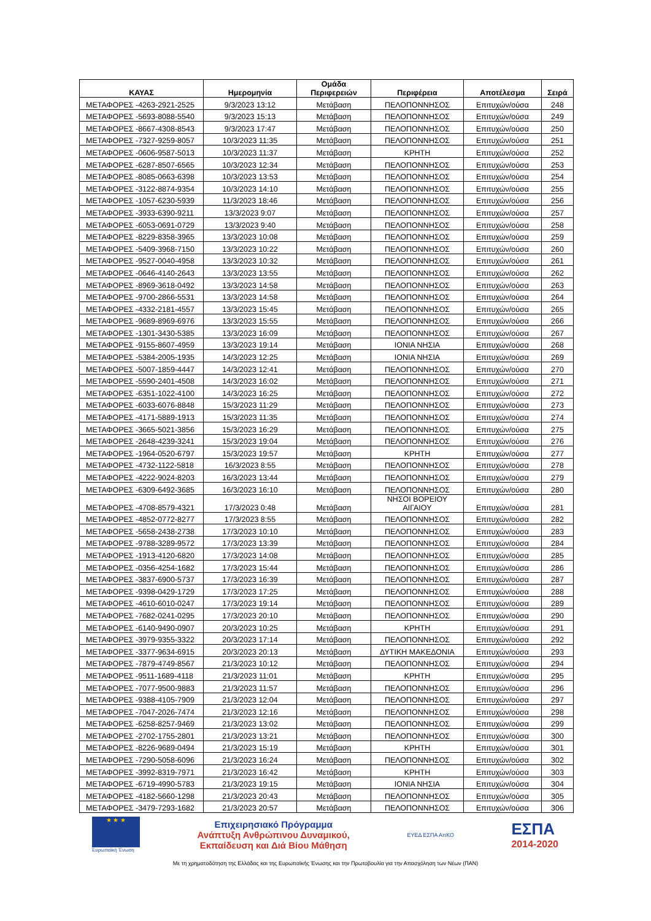| ΚΑΥΑΣ | Ημερομηνία | Ομάδα Περιφερειών | Περιφέρεια | Αποτέλεσμα | Σειρά |
| --- | --- | --- | --- | --- | --- |
| ΜΕΤΑΦΟΡΕΣ -4263-2921-2525 | 9/3/2023 13:12 | Μετάβαση | ΠΕΛΟΠΟΝΝΗΣΟΣ | Επιτυχών/ούσα | 248 |
| ΜΕΤΑΦΟΡΕΣ -5693-8088-5540 | 9/3/2023 15:13 | Μετάβαση | ΠΕΛΟΠΟΝΝΗΣΟΣ | Επιτυχών/ούσα | 249 |
| ΜΕΤΑΦΟΡΕΣ -8667-4308-8543 | 9/3/2023 17:47 | Μετάβαση | ΠΕΛΟΠΟΝΝΗΣΟΣ | Επιτυχών/ούσα | 250 |
| ΜΕΤΑΦΟΡΕΣ -7327-9259-8057 | 10/3/2023 11:35 | Μετάβαση | ΠΕΛΟΠΟΝΝΗΣΟΣ | Επιτυχών/ούσα | 251 |
| ΜΕΤΑΦΟΡΕΣ -0606-9587-5013 | 10/3/2023 11:37 | Μετάβαση | ΚΡΗΤΗ | Επιτυχών/ούσα | 252 |
| ΜΕΤΑΦΟΡΕΣ -6287-8507-6565 | 10/3/2023 12:34 | Μετάβαση | ΠΕΛΟΠΟΝΝΗΣΟΣ | Επιτυχών/ούσα | 253 |
| ΜΕΤΑΦΟΡΕΣ -8085-0663-6398 | 10/3/2023 13:53 | Μετάβαση | ΠΕΛΟΠΟΝΝΗΣΟΣ | Επιτυχών/ούσα | 254 |
| ΜΕΤΑΦΟΡΕΣ -3122-8874-9354 | 10/3/2023 14:10 | Μετάβαση | ΠΕΛΟΠΟΝΝΗΣΟΣ | Επιτυχών/ούσα | 255 |
| ΜΕΤΑΦΟΡΕΣ -1057-6230-5939 | 11/3/2023 18:46 | Μετάβαση | ΠΕΛΟΠΟΝΝΗΣΟΣ | Επιτυχών/ούσα | 256 |
| ΜΕΤΑΦΟΡΕΣ -3933-6390-9211 | 13/3/2023 9:07 | Μετάβαση | ΠΕΛΟΠΟΝΝΗΣΟΣ | Επιτυχών/ούσα | 257 |
| ΜΕΤΑΦΟΡΕΣ -6053-0691-0729 | 13/3/2023 9:40 | Μετάβαση | ΠΕΛΟΠΟΝΝΗΣΟΣ | Επιτυχών/ούσα | 258 |
| ΜΕΤΑΦΟΡΕΣ -8229-8358-3965 | 13/3/2023 10:08 | Μετάβαση | ΠΕΛΟΠΟΝΝΗΣΟΣ | Επιτυχών/ούσα | 259 |
| ΜΕΤΑΦΟΡΕΣ -5409-3968-7150 | 13/3/2023 10:22 | Μετάβαση | ΠΕΛΟΠΟΝΝΗΣΟΣ | Επιτυχών/ούσα | 260 |
| ΜΕΤΑΦΟΡΕΣ -9527-0040-4958 | 13/3/2023 10:32 | Μετάβαση | ΠΕΛΟΠΟΝΝΗΣΟΣ | Επιτυχών/ούσα | 261 |
| ΜΕΤΑΦΟΡΕΣ -0646-4140-2643 | 13/3/2023 13:55 | Μετάβαση | ΠΕΛΟΠΟΝΝΗΣΟΣ | Επιτυχών/ούσα | 262 |
| ΜΕΤΑΦΟΡΕΣ -8969-3618-0492 | 13/3/2023 14:58 | Μετάβαση | ΠΕΛΟΠΟΝΝΗΣΟΣ | Επιτυχών/ούσα | 263 |
| ΜΕΤΑΦΟΡΕΣ -9700-2866-5531 | 13/3/2023 14:58 | Μετάβαση | ΠΕΛΟΠΟΝΝΗΣΟΣ | Επιτυχών/ούσα | 264 |
| ΜΕΤΑΦΟΡΕΣ -4332-2181-4557 | 13/3/2023 15:45 | Μετάβαση | ΠΕΛΟΠΟΝΝΗΣΟΣ | Επιτυχών/ούσα | 265 |
| ΜΕΤΑΦΟΡΕΣ -9689-8969-6976 | 13/3/2023 15:55 | Μετάβαση | ΠΕΛΟΠΟΝΝΗΣΟΣ | Επιτυχών/ούσα | 266 |
| ΜΕΤΑΦΟΡΕΣ -1301-3430-5385 | 13/3/2023 16:09 | Μετάβαση | ΠΕΛΟΠΟΝΝΗΣΟΣ | Επιτυχών/ούσα | 267 |
| ΜΕΤΑΦΟΡΕΣ -9155-8607-4959 | 13/3/2023 19:14 | Μετάβαση | ΙΟΝΙΑ ΝΗΣΙΑ | Επιτυχών/ούσα | 268 |
| ΜΕΤΑΦΟΡΕΣ -5384-2005-1935 | 14/3/2023 12:25 | Μετάβαση | ΙΟΝΙΑ ΝΗΣΙΑ | Επιτυχών/ούσα | 269 |
| ΜΕΤΑΦΟΡΕΣ -5007-1859-4447 | 14/3/2023 12:41 | Μετάβαση | ΠΕΛΟΠΟΝΝΗΣΟΣ | Επιτυχών/ούσα | 270 |
| ΜΕΤΑΦΟΡΕΣ -5590-2401-4508 | 14/3/2023 16:02 | Μετάβαση | ΠΕΛΟΠΟΝΝΗΣΟΣ | Επιτυχών/ούσα | 271 |
| ΜΕΤΑΦΟΡΕΣ -6351-1022-4100 | 14/3/2023 16:25 | Μετάβαση | ΠΕΛΟΠΟΝΝΗΣΟΣ | Επιτυχών/ούσα | 272 |
| ΜΕΤΑΦΟΡΕΣ -6033-6076-8848 | 15/3/2023 11:29 | Μετάβαση | ΠΕΛΟΠΟΝΝΗΣΟΣ | Επιτυχών/ούσα | 273 |
| ΜΕΤΑΦΟΡΕΣ -4171-5889-1913 | 15/3/2023 11:35 | Μετάβαση | ΠΕΛΟΠΟΝΝΗΣΟΣ | Επιτυχών/ούσα | 274 |
| ΜΕΤΑΦΟΡΕΣ -3665-5021-3856 | 15/3/2023 16:29 | Μετάβαση | ΠΕΛΟΠΟΝΝΗΣΟΣ | Επιτυχών/ούσα | 275 |
| ΜΕΤΑΦΟΡΕΣ -2648-4239-3241 | 15/3/2023 19:04 | Μετάβαση | ΠΕΛΟΠΟΝΝΗΣΟΣ | Επιτυχών/ούσα | 276 |
| ΜΕΤΑΦΟΡΕΣ -1964-0520-6797 | 15/3/2023 19:57 | Μετάβαση | ΚΡΗΤΗ | Επιτυχών/ούσα | 277 |
| ΜΕΤΑΦΟΡΕΣ -4732-1122-5818 | 16/3/2023 8:55 | Μετάβαση | ΠΕΛΟΠΟΝΝΗΣΟΣ | Επιτυχών/ούσα | 278 |
| ΜΕΤΑΦΟΡΕΣ -4222-9024-8203 | 16/3/2023 13:44 | Μετάβαση | ΠΕΛΟΠΟΝΝΗΣΟΣ | Επιτυχών/ούσα | 279 |
| ΜΕΤΑΦΟΡΕΣ -6309-6492-3685 | 16/3/2023 16:10 | Μετάβαση | ΠΕΛΟΠΟΝΝΗΣΟΣ | Επιτυχών/ούσα | 280 |
| ΜΕΤΑΦΟΡΕΣ -4708-8579-4321 | 17/3/2023 0:48 | Μετάβαση | ΝΗΣΟΙ ΒΟΡΕΙΟΥ ΑΙΓΑΙΟΥ | Επιτυχών/ούσα | 281 |
| ΜΕΤΑΦΟΡΕΣ -4852-0772-8277 | 17/3/2023 8:55 | Μετάβαση | ΠΕΛΟΠΟΝΝΗΣΟΣ | Επιτυχών/ούσα | 282 |
| ΜΕΤΑΦΟΡΕΣ -5658-2438-2738 | 17/3/2023 10:10 | Μετάβαση | ΠΕΛΟΠΟΝΝΗΣΟΣ | Επιτυχών/ούσα | 283 |
| ΜΕΤΑΦΟΡΕΣ -9788-3289-9572 | 17/3/2023 13:39 | Μετάβαση | ΠΕΛΟΠΟΝΝΗΣΟΣ | Επιτυχών/ούσα | 284 |
| ΜΕΤΑΦΟΡΕΣ -1913-4120-6820 | 17/3/2023 14:08 | Μετάβαση | ΠΕΛΟΠΟΝΝΗΣΟΣ | Επιτυχών/ούσα | 285 |
| ΜΕΤΑΦΟΡΕΣ -0356-4254-1682 | 17/3/2023 15:44 | Μετάβαση | ΠΕΛΟΠΟΝΝΗΣΟΣ | Επιτυχών/ούσα | 286 |
| ΜΕΤΑΦΟΡΕΣ -3837-6900-5737 | 17/3/2023 16:39 | Μετάβαση | ΠΕΛΟΠΟΝΝΗΣΟΣ | Επιτυχών/ούσα | 287 |
| ΜΕΤΑΦΟΡΕΣ -9398-0429-1729 | 17/3/2023 17:25 | Μετάβαση | ΠΕΛΟΠΟΝΝΗΣΟΣ | Επιτυχών/ούσα | 288 |
| ΜΕΤΑΦΟΡΕΣ -4610-6010-0247 | 17/3/2023 19:14 | Μετάβαση | ΠΕΛΟΠΟΝΝΗΣΟΣ | Επιτυχών/ούσα | 289 |
| ΜΕΤΑΦΟΡΕΣ -7682-0241-0295 | 17/3/2023 20:10 | Μετάβαση | ΠΕΛΟΠΟΝΝΗΣΟΣ | Επιτυχών/ούσα | 290 |
| ΜΕΤΑΦΟΡΕΣ -6140-9490-0907 | 20/3/2023 10:25 | Μετάβαση | ΚΡΗΤΗ | Επιτυχών/ούσα | 291 |
| ΜΕΤΑΦΟΡΕΣ -3979-9355-3322 | 20/3/2023 17:14 | Μετάβαση | ΠΕΛΟΠΟΝΝΗΣΟΣ | Επιτυχών/ούσα | 292 |
| ΜΕΤΑΦΟΡΕΣ -3377-9634-6915 | 20/3/2023 20:13 | Μετάβαση | ΔΥΤΙΚΗ ΜΑΚΕΔΟΝΙΑ | Επιτυχών/ούσα | 293 |
| ΜΕΤΑΦΟΡΕΣ -7879-4749-8567 | 21/3/2023 10:12 | Μετάβαση | ΠΕΛΟΠΟΝΝΗΣΟΣ | Επιτυχών/ούσα | 294 |
| ΜΕΤΑΦΟΡΕΣ -9511-1689-4118 | 21/3/2023 11:01 | Μετάβαση | ΚΡΗΤΗ | Επιτυχών/ούσα | 295 |
| ΜΕΤΑΦΟΡΕΣ -7077-9500-9883 | 21/3/2023 11:57 | Μετάβαση | ΠΕΛΟΠΟΝΝΗΣΟΣ | Επιτυχών/ούσα | 296 |
| ΜΕΤΑΦΟΡΕΣ -9388-4105-7909 | 21/3/2023 12:04 | Μετάβαση | ΠΕΛΟΠΟΝΝΗΣΟΣ | Επιτυχών/ούσα | 297 |
| ΜΕΤΑΦΟΡΕΣ -7047-2026-7474 | 21/3/2023 12:16 | Μετάβαση | ΠΕΛΟΠΟΝΝΗΣΟΣ | Επιτυχών/ούσα | 298 |
| ΜΕΤΑΦΟΡΕΣ -6258-8257-9469 | 21/3/2023 13:02 | Μετάβαση | ΠΕΛΟΠΟΝΝΗΣΟΣ | Επιτυχών/ούσα | 299 |
| ΜΕΤΑΦΟΡΕΣ -2702-1755-2801 | 21/3/2023 13:21 | Μετάβαση | ΠΕΛΟΠΟΝΝΗΣΟΣ | Επιτυχών/ούσα | 300 |
| ΜΕΤΑΦΟΡΕΣ -8226-9689-0494 | 21/3/2023 15:19 | Μετάβαση | ΚΡΗΤΗ | Επιτυχών/ούσα | 301 |
| ΜΕΤΑΦΟΡΕΣ -7290-5058-6096 | 21/3/2023 16:24 | Μετάβαση | ΠΕΛΟΠΟΝΝΗΣΟΣ | Επιτυχών/ούσα | 302 |
| ΜΕΤΑΦΟΡΕΣ -3992-8319-7971 | 21/3/2023 16:42 | Μετάβαση | ΚΡΗΤΗ | Επιτυχών/ούσα | 303 |
| ΜΕΤΑΦΟΡΕΣ -6719-4990-5783 | 21/3/2023 19:15 | Μετάβαση | ΙΟΝΙΑ ΝΗΣΙΑ | Επιτυχών/ούσα | 304 |
| ΜΕΤΑΦΟΡΕΣ -4182-5660-1298 | 21/3/2023 20:43 | Μετάβαση | ΠΕΛΟΠΟΝΝΗΣΟΣ | Επιτυχών/ούσα | 305 |
| ΜΕΤΑΦΟΡΕΣ -3479-7293-1682 | 21/3/2023 20:57 | Μετάβαση | ΠΕΛΟΠΟΝΝΗΣΟΣ | Επιτυχών/ούσα | 306 |
★ ★ ★
Ευρωπαϊκή Ένωση
Επιχειρησιακό Πρόγραμμα
Ανάπτυξη Ανθρώπινου Δυναμικού,
Εκπαίδευση και Διά Βίου Μάθηση
ΕΥΕΔ ΕΣΠΑ ΑπΚΟ
ΕΣΠΑ
2014-2020
Με τη χρηματοδότηση της Ελλάδας και της Ευρωπαϊκής Ένωσης και την Πρωτοβουλία για την Απασχόληση των Νέων (ΠΑΝ)